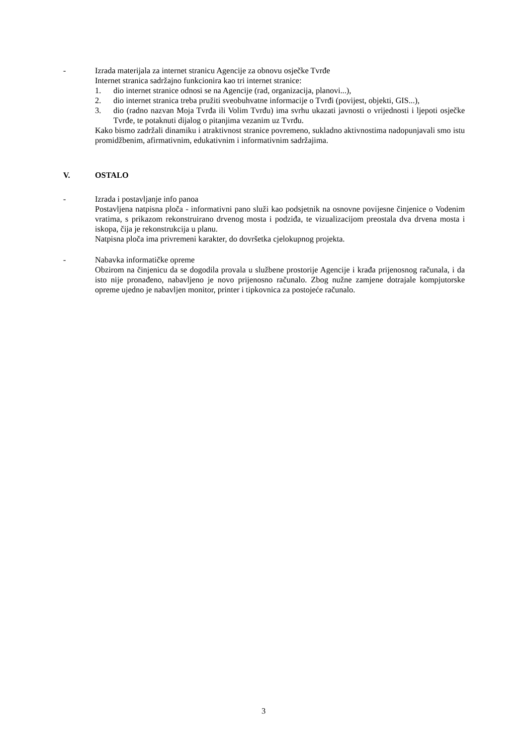- Izrada materijala za internet stranicu Agencije za obnovu osječke Tvrđe
Internet stranica sadržajno funkcionira kao tri internet stranice:
1. dio internet stranice odnosi se na Agencije (rad, organizacija, planovi...),
2. dio internet stranica treba pružiti sveobuhvatne informacije o Tvrđi (povijest, objekti, GIS...),
3. dio (radno nazvan Moja Tvrđa ili Volim Tvrđu) ima svrhu ukazati javnosti o vrijednosti i ljepoti osječke Tvrđe, te potaknuti dijalog o pitanjima vezanim uz Tvrđu.
Kako bismo zadržali dinamiku i atraktivnost stranice povremeno, sukladno aktivnostima nadopunjavali smo istu promidžbenim, afirmativnim, edukativnim i informativnim sadržajima.
V. OSTALO
- Izrada i postavljanje info panoa
Postavljena natpisna ploča - informativni pano služi kao podsjetnik na osnovne povijesne činjenice o Vodenim vratima, s prikazom rekonstruirano drvenog mosta i podziđa, te vizualizacijom preostala dva drvena mosta i iskopa, čija je rekonstrukcija u planu.
Natpisna ploča ima privremeni karakter, do dovršetka cjelokupnog projekta.
- Nabavka informatičke opreme
Obzirom na činjenicu da se dogodila provala u službene prostorije Agencije i krađa prijenosnog računala, i da isto nije pronađeno, nabavljeno je novo prijenosno računalo. Zbog nužne zamjene dotrajale kompjutorske opreme ujedno je nabavljen monitor, printer i tipkovnica za postojeće računalo.
3